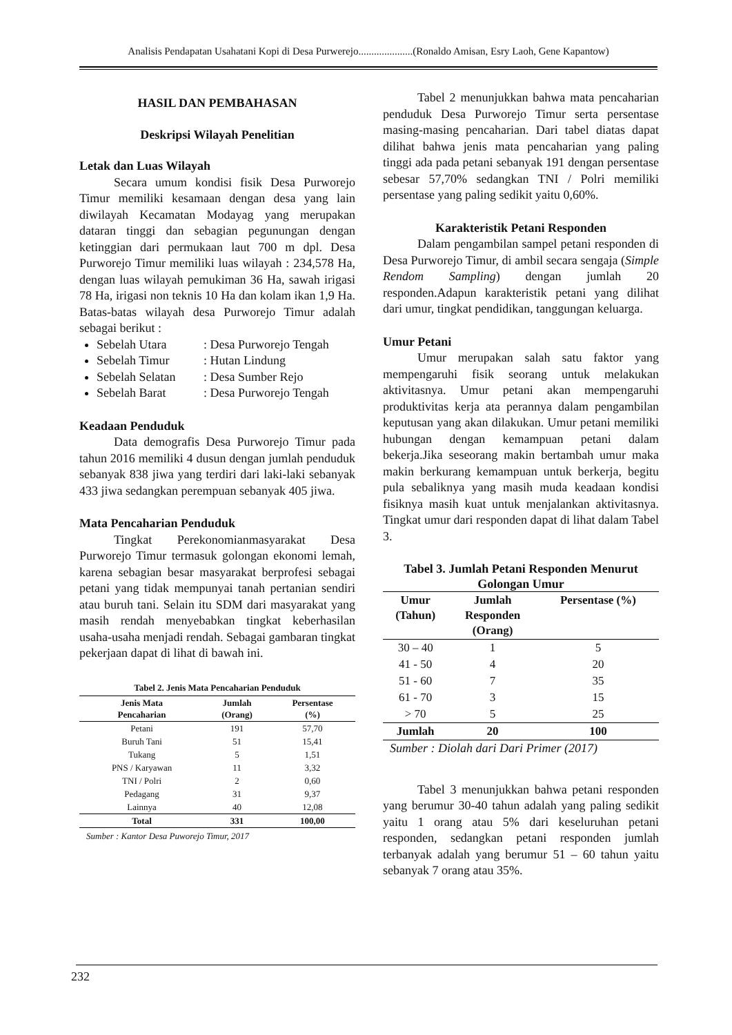Analisis Pendapatan Usahatani Kopi di Desa Purwerejo.....................(Ronaldo Amisan, Esry Laoh, Gene Kapantow)
HASIL DAN PEMBAHASAN
Deskripsi Wilayah Penelitian
Letak dan Luas Wilayah
Secara umum kondisi fisik Desa Purworejo Timur memiliki kesamaan dengan desa yang lain diwilayah Kecamatan Modayag yang merupakan dataran tinggi dan sebagian pegunungan dengan ketinggian dari permukaan laut 700 m dpl. Desa Purworejo Timur memiliki luas wilayah : 234,578 Ha, dengan luas wilayah pemukiman 36 Ha, sawah irigasi 78 Ha, irigasi non teknis 10 Ha dan kolam ikan 1,9 Ha. Batas-batas wilayah desa Purworejo Timur adalah sebagai berikut :
Sebelah Utara: Desa Purworejo Tengah
Sebelah Timur: Hutan Lindung
Sebelah Selatan: Desa Sumber Rejo
Sebelah Barat: Desa Purworejo Tengah
Keadaan Penduduk
Data demografis Desa Purworejo Timur pada tahun 2016 memiliki 4 dusun dengan jumlah penduduk sebanyak 838 jiwa yang terdiri dari laki-laki sebanyak 433 jiwa sedangkan perempuan sebanyak 405 jiwa.
Mata Pencaharian Penduduk
Tingkat Perekonomianmasyarakat Desa Purworejo Timur termasuk golongan ekonomi lemah, karena sebagian besar masyarakat berprofesi sebagai petani yang tidak mempunyai tanah pertanian sendiri atau buruh tani. Selain itu SDM dari masyarakat yang masih rendah menyebabkan tingkat keberhasilan usaha-usaha menjadi rendah. Sebagai gambaran tingkat pekerjaan dapat di lihat di bawah ini.
Tabel 2. Jenis Mata Pencaharian Penduduk
| Jenis Mata Pencaharian | Jumlah (Orang) | Persentase (%) |
| --- | --- | --- |
| Petani | 191 | 57,70 |
| Buruh Tani | 51 | 15,41 |
| Tukang | 5 | 1,51 |
| PNS / Karyawan | 11 | 3,32 |
| TNI / Polri | 2 | 0,60 |
| Pedagang | 31 | 9,37 |
| Lainnya | 40 | 12,08 |
| Total | 331 | 100,00 |
Sumber : Kantor Desa Puworejo Timur, 2017
Tabel 2 menunjukkan bahwa mata pencaharian penduduk Desa Purworejo Timur serta persentase masing-masing pencaharian. Dari tabel diatas dapat dilihat bahwa jenis mata pencaharian yang paling tinggi ada pada petani sebanyak 191 dengan persentase sebesar 57,70% sedangkan TNI / Polri memiliki persentase yang paling sedikit yaitu 0,60%.
Karakteristik Petani Responden
Dalam pengambilan sampel petani responden di Desa Purworejo Timur, di ambil secara sengaja (Simple Rendom Sampling) dengan jumlah 20 responden.Adapun karakteristik petani yang dilihat dari umur, tingkat pendidikan, tanggungan keluarga.
Umur Petani
Umur merupakan salah satu faktor yang mempengaruhi fisik seorang untuk melakukan aktivitasnya. Umur petani akan mempengaruhi produktivitas kerja ata perannya dalam pengambilan keputusan yang akan dilakukan. Umur petani memiliki hubungan dengan kemampuan petani dalam bekerja.Jika seseorang makin bertambah umur maka makin berkurang kemampuan untuk berkerja, begitu pula sebaliknya yang masih muda keadaan kondisi fisiknya masih kuat untuk menjalankan aktivitasnya. Tingkat umur dari responden dapat di lihat dalam Tabel 3.
Tabel 3. Jumlah Petani Responden Menurut Golongan Umur
| Umur (Tahun) | Jumlah Responden (Orang) | Persentase (%) |
| --- | --- | --- |
| 30 – 40 | 1 | 5 |
| 41 - 50 | 4 | 20 |
| 51 - 60 | 7 | 35 |
| 61 - 70 | 3 | 15 |
| > 70 | 5 | 25 |
| Jumlah | 20 | 100 |
Sumber : Diolah dari Dari Primer (2017)
Tabel 3 menunjukkan bahwa petani responden yang berumur 30-40 tahun adalah yang paling sedikit yaitu 1 orang atau 5% dari keseluruhan petani responden, sedangkan petani responden jumlah terbanyak adalah yang berumur 51 – 60 tahun yaitu sebanyak 7 orang atau 35%.
232